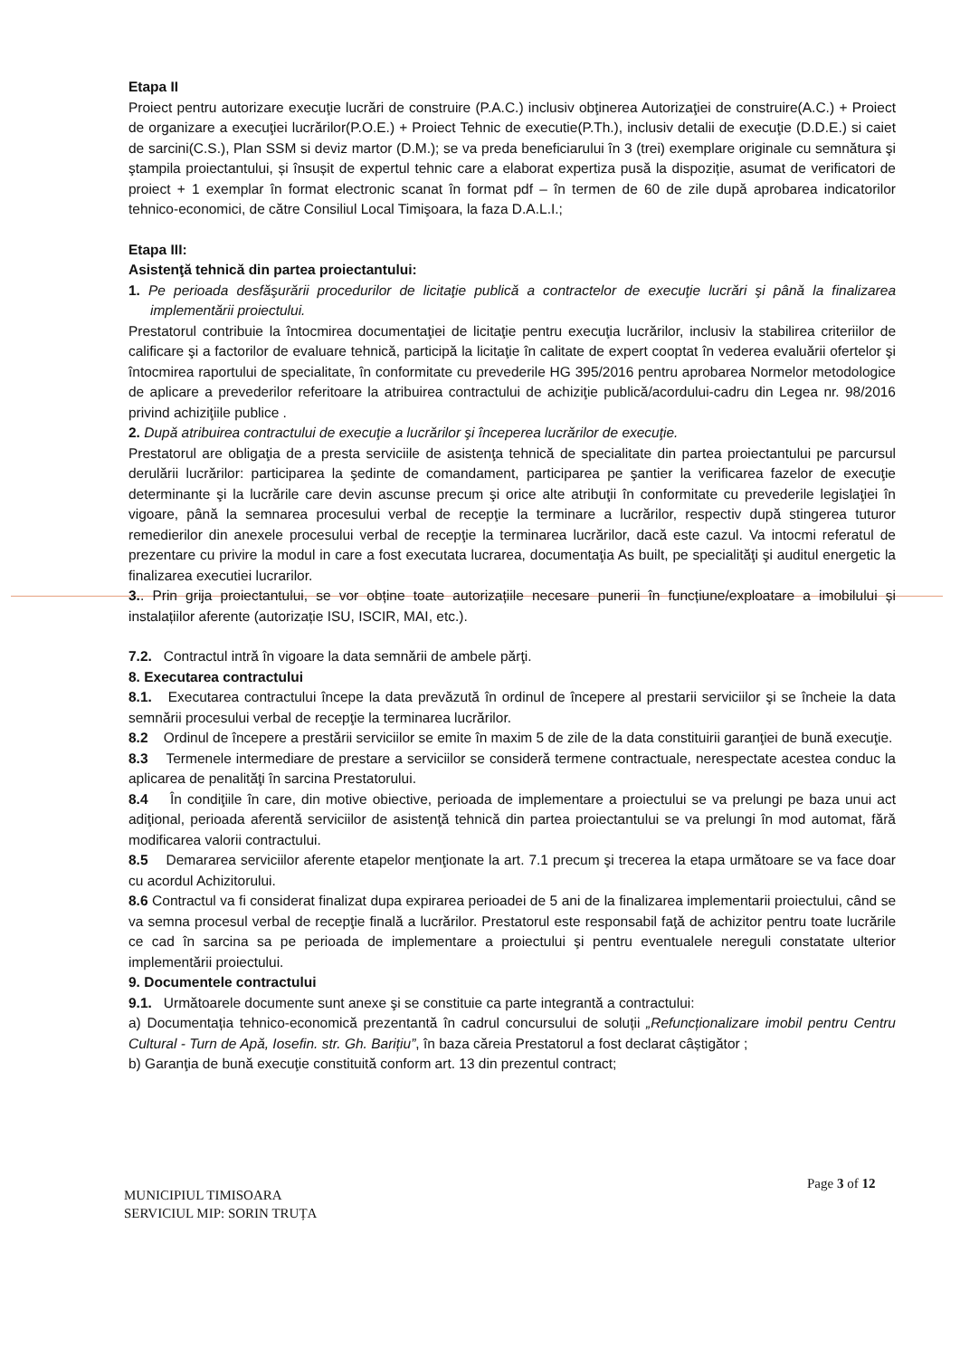Etapa II
Proiect pentru autorizare execuţie lucrări de construire (P.A.C.) inclusiv obţinerea Autorizaţiei de construire(A.C.) + Proiect de organizare a execuţiei lucrărilor(P.O.E.) + Proiect Tehnic de executie(P.Th.), inclusiv detalii de execuţie (D.D.E.) si caiet de sarcini(C.S.), Plan SSM si deviz martor (D.M.); se va preda beneficiarului în 3 (trei) exemplare originale cu semnătura şi ştampila proiectantului, și însușit de expertul tehnic care a elaborat expertiza pusă la dispoziție, asumat de verificatori de proiect + 1 exemplar în format electronic scanat în format pdf – în termen de 60 de zile după aprobarea indicatorilor tehnico-economici, de către Consiliul Local Timişoara, la faza D.A.L.I.;
Etapa III:
Asistenţă tehnică din partea proiectantului:
1. Pe perioada desfăşurării procedurilor de licitaţie publică a contractelor de execuţie lucrări şi până la finalizarea implementării proiectului.
Prestatorul contribuie la întocmirea documentaţiei de licitaţie pentru execuţia lucrărilor, inclusiv la stabilirea criteriilor de calificare şi a factorilor de evaluare tehnică, participă la licitaţie în calitate de expert cooptat în vederea evaluării ofertelor şi întocmirea raportului de specialitate, în conformitate cu prevederile HG 395/2016 pentru aprobarea Normelor metodologice de aplicare a prevederilor referitoare la atribuirea contractului de achiziţie publică/acordului-cadru din Legea nr. 98/2016 privind achiziţiile publice .
2. După atribuirea contractului de execuţie a lucrărilor şi începerea lucrărilor de execuţie.
Prestatorul are obligaţia de a presta serviciile de asistenţa tehnică de specialitate din partea proiectantului pe parcursul derulării lucrărilor: participarea la şedinte de comandament, participarea pe şantier la verificarea fazelor de execuţie determinante şi la lucrările care devin ascunse precum şi orice alte atribuţii în conformitate cu prevederile legislaţiei în vigoare, până la semnarea procesului verbal de recepţie la terminare a lucrărilor, respectiv după stingerea tuturor remedierilor din anexele procesului verbal de recepţie la terminarea lucrărilor, dacă este cazul. Va intocmi referatul de prezentare cu privire la modul in care a fost executata lucrarea, documentaţia As built, pe specialităţi şi auditul energetic la finalizarea executiei lucrarilor.
3.. Prin grija proiectantului, se vor obține toate autorizațiile necesare punerii în funcțiune/exploatare a imobilului și instalațiilor aferente (autorizație ISU, ISCIR, MAI, etc.).
7.2. Contractul intră în vigoare la data semnării de ambele părţi.
8. Executarea contractului
8.1. Executarea contractului începe la data prevăzută în ordinul de începere al prestarii serviciilor şi se încheie la data semnării procesului verbal de recepţie la terminarea lucrărilor.
8.2 Ordinul de începere a prestării serviciilor se emite în maxim 5 de zile de la data constituirii garanţiei de bună execuţie.
8.3 Termenele intermediare de prestare a serviciilor se consideră termene contractuale, nerespectate acestea conduc la aplicarea de penalităţi în sarcina Prestatorului.
8.4 În condiţiile în care, din motive obiective, perioada de implementare a proiectului se va prelungi pe baza unui act adiţional, perioada aferentă serviciilor de asistenţă tehnică din partea proiectantului se va prelungi în mod automat, fără modificarea valorii contractului.
8.5 Demararea serviciilor aferente etapelor menţionate la art. 7.1 precum şi trecerea la etapa următoare se va face doar cu acordul Achizitorului.
8.6 Contractul va fi considerat finalizat dupa expirarea perioadei de 5 ani de la finalizarea implementarii proiectului, când se va semna procesul verbal de recepţie finală a lucrărilor. Prestatorul este responsabil faţă de achizitor pentru toate lucrările ce cad în sarcina sa pe perioada de implementare a proiectului şi pentru eventualele nereguli constatate ulterior implementării proiectului.
9. Documentele contractului
9.1. Următoarele documente sunt anexe şi se constituie ca parte integrantă a contractului:
a) Documentația tehnico-economică prezentantă în cadrul concursului de soluții „Refuncționalizare imobil pentru Centru Cultural - Turn de Apă, Iosefin. str. Gh. Barițiu”, în baza căreia Prestatorul a fost declarat câștigător ;
b) Garanţia de bună execuţie constituită conform art. 13 din prezentul contract;
Page 3 of 12
MUNICIPIUL TIMISOARA
SERVICIUL MIP: SORIN TRUȚA